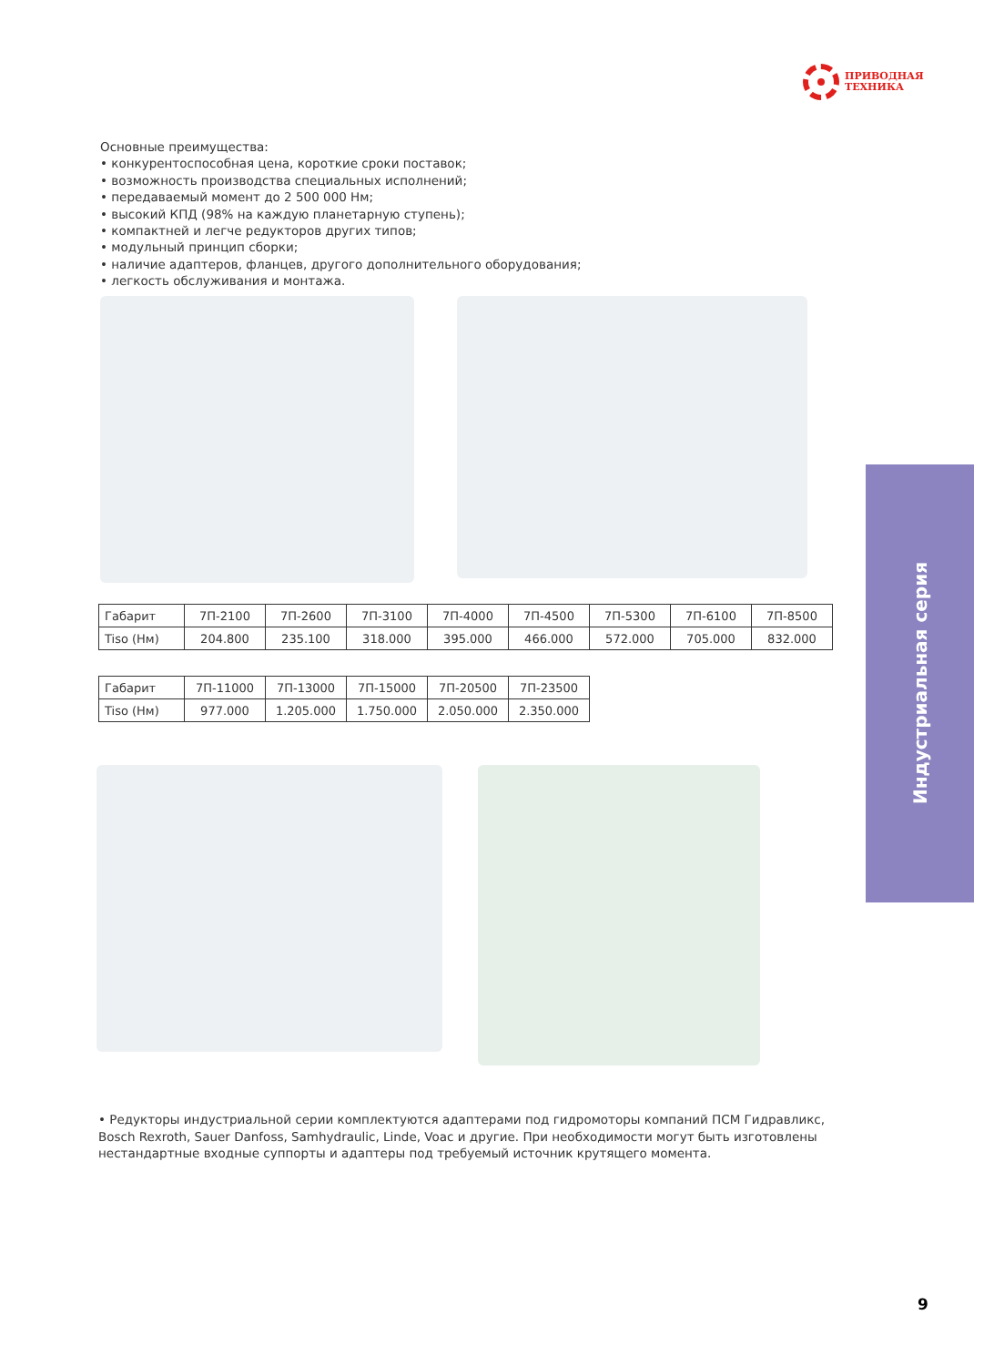ПРИВОДНАЯ
ТЕХНИКА
Основные преимущества:
• конкурентоспособная цена, короткие сроки поставок;
• возможность производства специальных исполнений;
• передаваемый момент до 2 500 000 Нм;
• высокий КПД (98% на каждую планетарную ступень);
• компактней и легче редукторов других типов;
• модульный принцип сборки;
• наличие адаптеров, фланцев, другого дополнительного оборудования;
• легкость обслуживания и монтажа.
| Габарит | 7П-2100 | 7П-2600 | 7П-3100 | 7П-4000 | 7П-4500 | 7П-5300 | 7П-6100 | 7П-8500 |
| Tiso (Нм) | 204.800 | 235.100 | 318.000 | 395.000 | 466.000 | 572.000 | 705.000 | 832.000 |
| Габарит | 7П-11000 | 7П-13000 | 7П-15000 | 7П-20500 | 7П-23500 |
| Tiso (Нм) | 977.000 | 1.205.000 | 1.750.000 | 2.050.000 | 2.350.000 |
Индустриальная серия
• Редукторы индустриальной серии комплектуются адаптерами под гидромоторы компаний ПСМ Гидравликс, Bosch Rexroth, Sauer Danfoss, Samhydraulic, Linde, Voac и другие. При необходимости могут быть изготовлены не­стандартные входные суппорты и адаптеры под требуемый источник крутящего момента.
9